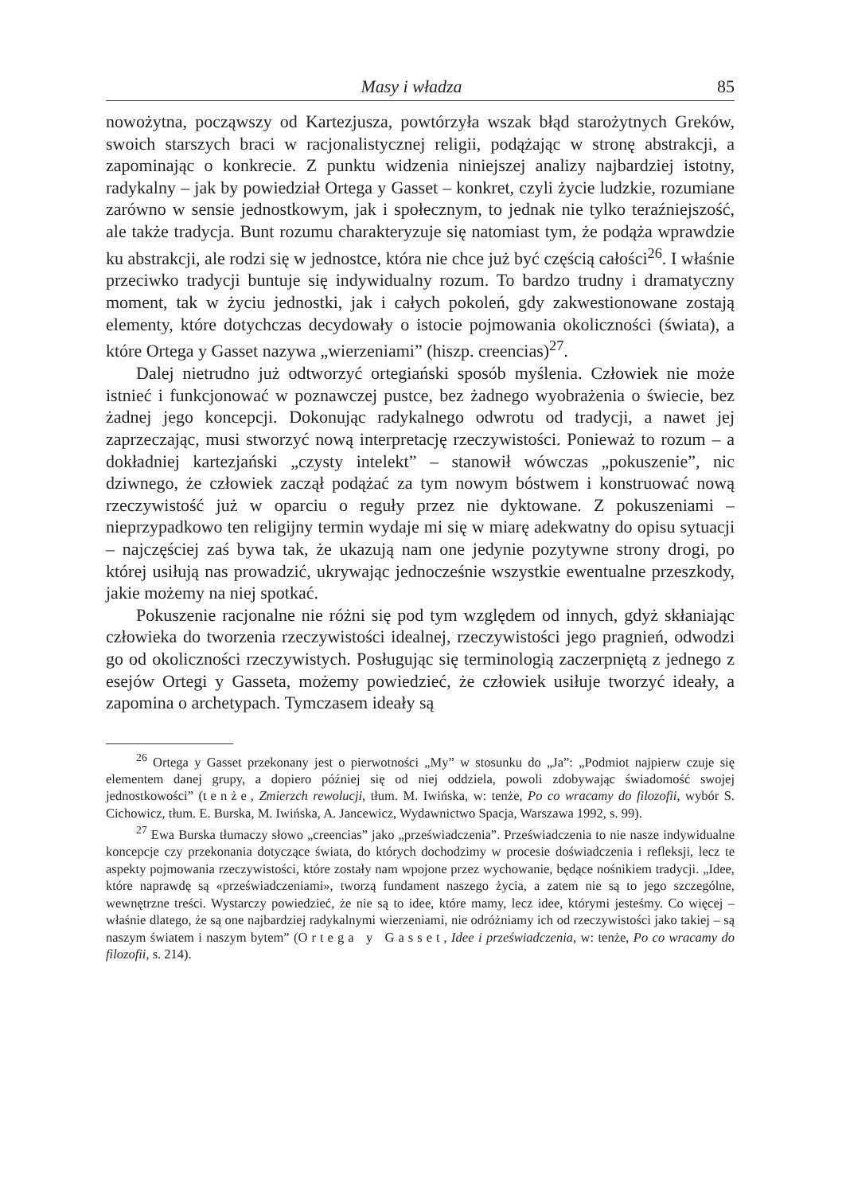Masy i władza 85
nowożytna, począwszy od Kartezjusza, powtórzyła wszak błąd starożytnych Greków, swoich starszych braci w racjonalistycznej religii, podążając w stronę abstrakcji, a zapominając o konkrecie. Z punktu widzenia niniejszej analizy najbardziej istotny, radykalny – jak by powiedział Ortega y Gasset – konkret, czyli życie ludzkie, rozumiane zarówno w sensie jednostkowym, jak i społecznym, to jednak nie tylko teraźniejszość, ale także tradycja. Bunt rozumu charakteryzuje się natomiast tym, że podąża wprawdzie ku abstrakcji, ale rodzi się w jednostce, która nie chce już być częścią całości<sup>26</sup>. I właśnie przeciwko tradycji buntuje się indywidualny rozum. To bardzo trudny i dramatyczny moment, tak w życiu jednostki, jak i całych pokoleń, gdy zakwestionowane zostają elementy, które dotychczas decydowały o istocie pojmowania okoliczności (świata), a które Ortega y Gasset nazywa „wierzeniami” (hiszp. creencias)<sup>27</sup>.
Dalej nietrudno już odtworzyć ortegiański sposób myślenia. Człowiek nie może istnieć i funkcjonować w poznawczej pustce, bez żadnego wyobrażenia o świecie, bez żadnej jego koncepcji. Dokonując radykalnego odwrotu od tradycji, a nawet jej zaprzeczając, musi stworzyć nową interpretację rzeczywistości. Ponieważ to rozum – a dokładniej kartezjański „czysty intelekt” – stanowił wówczas „pokuszenie”, nic dziwnego, że człowiek zaczął podążać za tym nowym bóstwem i konstruować nową rzeczywistość już w oparciu o reguły przez nie dyktowane. Z pokuszeniami – nieprzypadkowo ten religijny termin wydaje mi się w miarę adekwatny do opisu sytuacji – najczęściej zaś bywa tak, że ukazują nam one jedynie pozytywne strony drogi, po której usiłują nas prowadzić, ukrywając jednocześnie wszystkie ewentualne przeszkody, jakie możemy na niej spotkać.
Pokuszenie racjonalne nie różni się pod tym względem od innych, gdyż skłaniając człowieka do tworzenia rzeczywistości idealnej, rzeczywistości jego pragnień, odwodzi go od okoliczności rzeczywistych. Posługując się terminologią zaczerpniętą z jednego z esejów Ortegi y Gasseta, możemy powiedzieć, że człowiek usiłuje tworzyć ideały, a zapomina o archetypach. Tymczasem ideały są
<sup>26</sup> Ortega y Gasset przekonany jest o pierwotności „My” w stosunku do „Ja”: „Podmiot najpierw czuje się elementem danej grupy, a dopiero później się od niej oddziela, powoli zdobywając świadomość swojej jednostkowości” (tenże, Zmierzch rewolucji, tłum. M. Iwińska, w: tenże, Po co wracamy do filozofii, wybór S. Cichowicz, tłum. E. Burska, M. Iwińska, A. Jancewicz, Wydawnictwo Spacja, Warszawa 1992, s. 99).
<sup>27</sup> Ewa Burska tłumaczy słowo „creencias” jako „przeświadczenia”. Przeświadczenia to nie nasze indywidualne koncepcje czy przekonania dotyczące świata, do których dochodzimy w procesie doświadczenia i refleksji, lecz te aspekty pojmowania rzeczywistości, które zostały nam wpojone przez wychowanie, będące nośnikiem tradycji. „Idee, które naprawdę są «przeświadczeniami», tworzą fundament naszego życia, a zatem nie są to jego szczególne, wewnętrzne treści. Wystarczy powiedzieć, że nie są to idee, które mamy, lecz idee, którymi jesteśmy. Co więcej – właśnie dlatego, że są one najbardziej radykalnymi wierzeniami, nie odróżniamy ich od rzeczywistości jako takiej – są naszym światem i naszym bytem” (Ortega y Gasset, Idee i przeświadczenia, w: tenże, Po co wracamy do filozofii, s. 214).